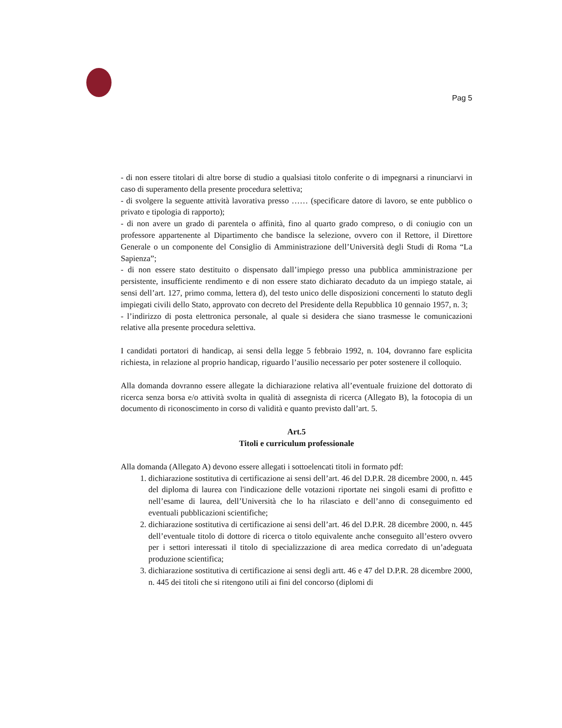Pag 5
- di non essere titolari di altre borse di studio a qualsiasi titolo conferite o di impegnarsi a rinunciarvi in caso di superamento della presente procedura selettiva;
- di svolgere la seguente attività lavorativa presso …… (specificare datore di lavoro, se ente pubblico o privato e tipologia di rapporto);
- di non avere un grado di parentela o affinità, fino al quarto grado compreso, o di coniugio con un professore appartenente al Dipartimento che bandisce la selezione, ovvero con il Rettore, il Direttore Generale o un componente del Consiglio di Amministrazione dell’Università degli Studi di Roma “La Sapienza”;
- di non essere stato destituito o dispensato dall’impiego presso una pubblica amministrazione per persistente, insufficiente rendimento e di non essere stato dichiarato decaduto da un impiego statale, ai sensi dell’art. 127, primo comma, lettera d), del testo unico delle disposizioni concernenti lo statuto degli impiegati civili dello Stato, approvato con decreto del Presidente della Repubblica 10 gennaio 1957, n. 3;
- l’indirizzo di posta elettronica personale, al quale si desidera che siano trasmesse le comunicazioni relative alla presente procedura selettiva.
I candidati portatori di handicap, ai sensi della legge 5 febbraio 1992, n. 104, dovranno fare esplicita richiesta, in relazione al proprio handicap, riguardo l’ausilio necessario per poter sostenere il colloquio.
Alla domanda dovranno essere allegate la dichiarazione relativa all’eventuale fruizione del dottorato di ricerca senza borsa e/o attività svolta in qualità di assegnista di ricerca (Allegato B), la fotocopia di un documento di riconoscimento in corso di validità e quanto previsto dall’art. 5.
Art.5
Titoli e curriculum professionale
Alla domanda (Allegato A) devono essere allegati i sottoelencati titoli in formato pdf:
1. dichiarazione sostitutiva di certificazione ai sensi dell’art. 46 del D.P.R. 28 dicembre 2000, n. 445 del diploma di laurea con l'indicazione delle votazioni riportate nei singoli esami di profitto e nell’esame di laurea, dell’Università che lo ha rilasciato e dell’anno di conseguimento ed eventuali pubblicazioni scientifiche;
2. dichiarazione sostitutiva di certificazione ai sensi dell’art. 46 del D.P.R. 28 dicembre 2000, n. 445 dell’eventuale titolo di dottore di ricerca o titolo equivalente anche conseguito all’estero ovvero per i settori interessati il titolo di specializzazione di area medica corredato di un’adeguata produzione scientifica;
3. dichiarazione sostitutiva di certificazione ai sensi degli artt. 46 e 47 del D.P.R. 28 dicembre 2000, n. 445 dei titoli che si ritengono utili ai fini del concorso (diplomi di